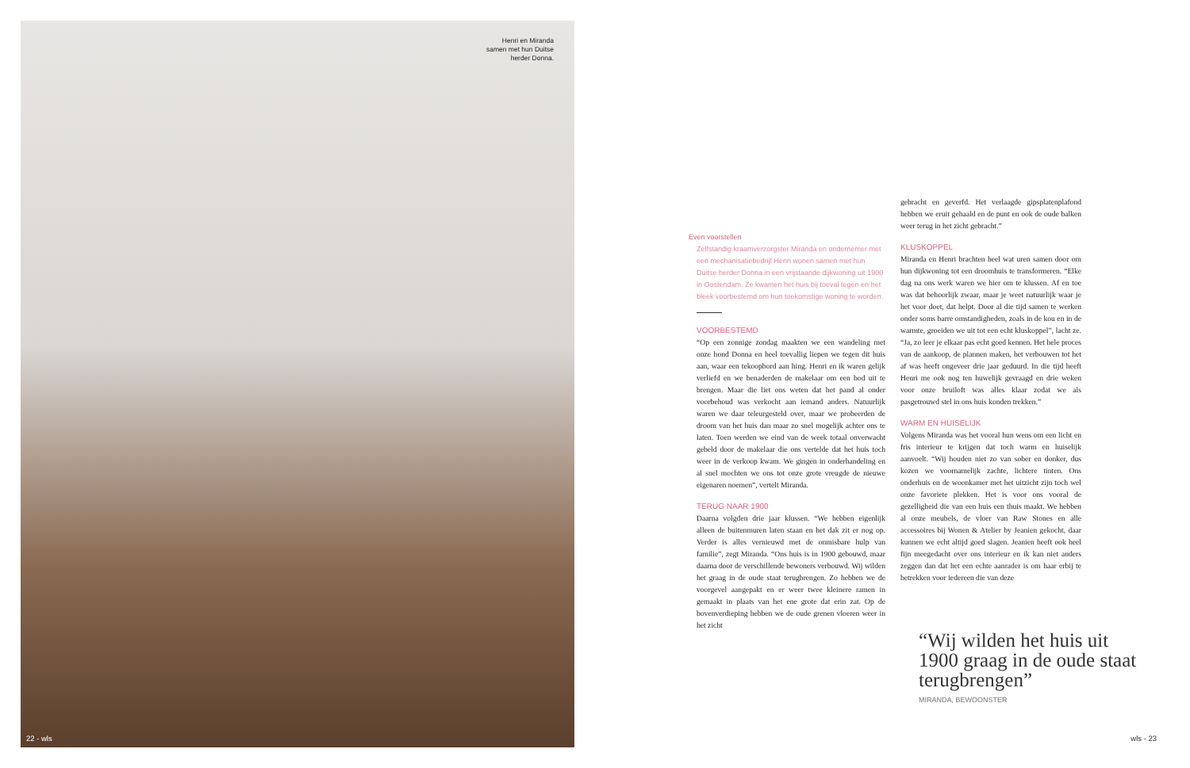Henri en Miranda
samen met hun Duitse
herder Donna.
22 - wls
Even voorstellen
Zelfstandig kraamverzorgster Miranda en ondernemer met een mechanisatiebedrijf Henri wonen samen met hun Duitse herder Donna in een vrijstaande dijkwoning uit 1900 in Oostendam. Ze kwamen het huis bij toeval tegen en het bleek voorbestemd om hun toekomstige woning te worden.
VOORBESTEMD
“Op een zonnige zondag maakten we een wandeling met onze hond Donna en heel toevallig liepen we tegen dit huis aan, waar een tekoopbord aan hing. Henri en ik waren gelijk verliefd en we benaderden de makelaar om een bod uit te brengen. Maar die liet ons weten dat het pand al onder voorbehoud was verkocht aan iemand anders. Natuurlijk waren we daar teleurgesteld over, maar we probeerden de droom van het huis dan maar zo snel mogelijk achter ons te laten. Toen werden we eind van de week totaal onverwacht gebeld door de makelaar die ons vertelde dat het huis toch weer in de verkoop kwam. We gingen in onderhandeling en al snel mochten we ons tot onze grote vreugde de nieuwe eigenaren noemen”, vertelt Miranda.
TERUG NAAR 1900
Daarna volgden drie jaar klussen. “We hebben eigenlijk alleen de buitenmuren laten staan en het dak zit er nog op. Verder is alles vernieuwd met de onmisbare hulp van familie”, zegt Miranda. “Ons huis is in 1900 gebouwd, maar daarna door de verschillende bewoners verbouwd. Wij wilden het graag in de oude staat terugbrengen. Zo hebben we de voorgevel aangepakt en er weer twee kleinere ramen in gemaakt in plaats van het ene grote dat erin zat. Op de bovenverdieping hebben we de oude grenen vloeren weer in het zicht
gebracht en geverfd. Het verlaagde gipsplatenplafond hebben we eruit gehaald en de punt en ook de oude balken weer terug in het zicht gebracht.”
KLUSKOPPEL
Miranda en Henri brachten heel wat uren samen door om hun dijkwoning tot een droomhuis te transformeren. “Elke dag na ons werk waren we hier om te klussen. Af en toe was dat behoorlijk zwaar, maar je weet natuurlijk waar je het voor doet, dat helpt. Door al die tijd samen te werken onder soms barre omstandigheden, zoals in de kou en in de warmte, groeiden we uit tot een echt kluskoppel”, lacht ze. “Ja, zo leer je elkaar pas echt goed kennen. Het hele proces van de aankoop, de plannen maken, het verbouwen tot het af was heeft ongeveer drie jaar geduurd. In die tijd heeft Henri me ook nog ten huwelijk gevraagd en drie weken voor onze bruiloft was alles klaar zodat we als pasgetrouwd stel in ons huis konden trekken.”
WARM EN HUISELIJK
Volgens Miranda was het vooral hun wens om een licht en fris interieur te krijgen dat toch warm en huiselijk aanvoelt. “Wij houden niet zo van sober en donker, dus kozen we voornamelijk zachte, lichtere tinten. Ons onderhuis en de woonkamer met het uitzicht zijn toch wel onze favoriete plekken. Het is voor ons vooral de gezelligheid die van een huis een thuis maakt. We hebben al onze meubels, de vloer van Raw Stones en alle accessoires bij Wonen & Atelier by Jeanien gekocht, daar kunnen we echt altijd goed slagen. Jeanien heeft ook heel fijn meegedacht over ons interieur en ik kan niet anders zeggen dan dat het een echte aanrader is om haar erbij te betrekken voor iedereen die van deze
“Wij wilden het huis uit 1900 graag in de oude staat terugbrengen”
MIRANDA, BEWOONSTER
wls - 23